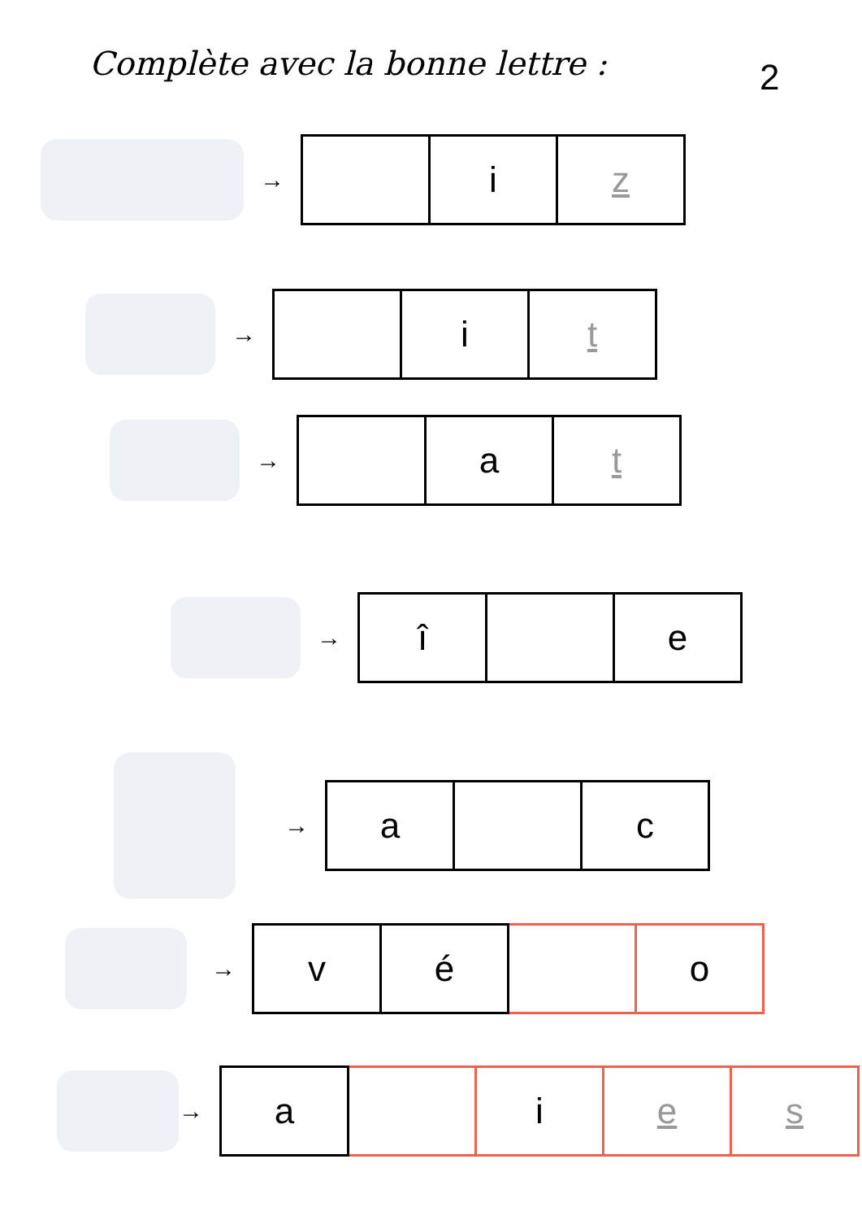Complète avec la bonne lettre :
2
→
| | i | z |
→
| | i | t |
→
| | a | t |
→
| î | | e |
→
| a | | c |
→
| v | é | | o |
→
| a | | i | e | s |